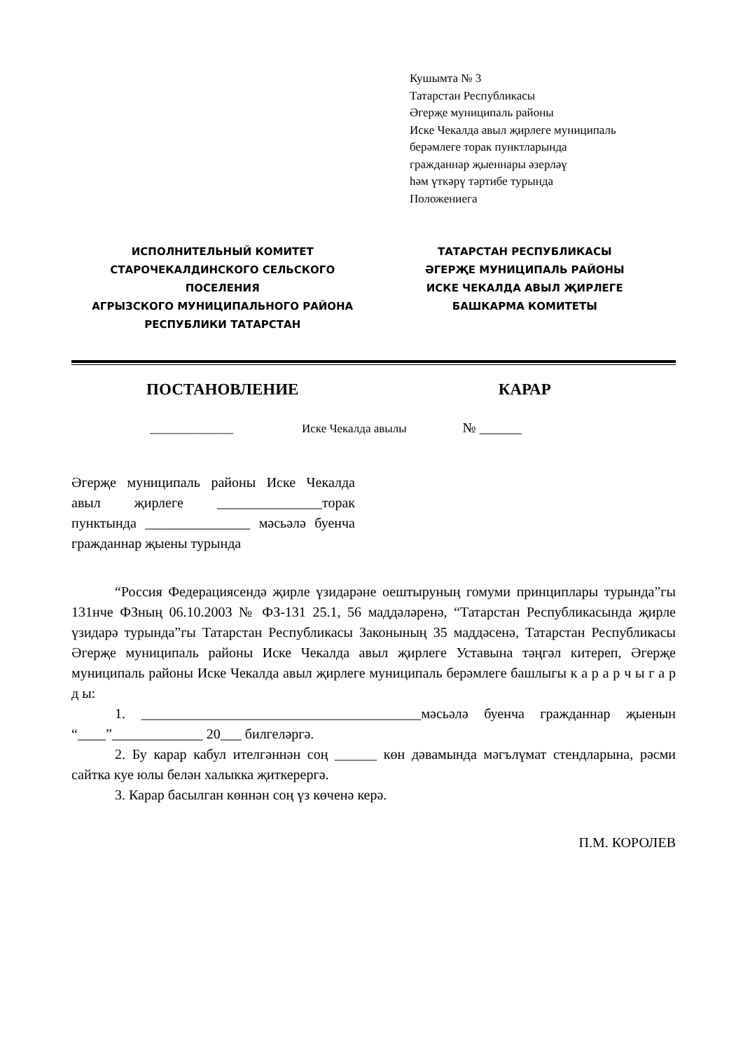Кушымта № 3
Татарстан Республикасы
Әгерҗе муниципаль районы
Иске Чекалда авыл җирлеге муниципаль
берәмлеге торак пунктларында
гражданнар җыеннары әзерләү
һәм үткәрү тәртибе турында
Положениега
ИСПОЛНИТЕЛЬНЫЙ КОМИТЕТ
СТАРОЧЕКАЛДИНСКОГО СЕЛЬСКОГО ПОСЕЛЕНИЯ
АГРЫЗСКОГО МУНИЦИПАЛЬНОГО РАЙОНА
РЕСПУБЛИКИ ТАТАРСТАН
ТАТАРСТАН РЕСПУБЛИКАСЫ
ӘГЕРҖЕ МУНИЦИПАЛЬ РАЙОНЫ
ИСКЕ ЧЕКАЛДА АВЫЛ ҖИРЛЕГЕ
БАШКАРМА КОМИТЕТЫ
ПОСТАНОВЛЕНИЕ КАРАР
______________ Иске Чекалда авылы № ______
Әгерҗе муниципаль районы Иске Чекалда авыл җирлеге _______________торак пунктында _______________ мәсьәлә буенча гражданнар җыены турында
“Россия Федерациясендә җирле үзидарәне оештыруның гомуми принциплары турында”гы 131нче ФЗның 06.10.2003 № ФЗ-131 25.1, 56 маддәләренә, “Татарстан Республикасында җирле үзидарә турында”гы Татарстан Республикасы Законының 35 маддәсенә, Татарстан Республикасы Әгерҗе муниципаль районы Иске Чекалда авыл җирлеге Уставына тәңгәл китереп, Әгерҗе муниципаль районы Иске Чекалда авыл җирлеге муниципаль берәмлеге башлыгы к а р а р ч ы г а р д ы:
1. ________________________________________мәсьәлә буенча гражданнар җыенын “____”_____________ 20___ билгеләргә.
2. Бу карар кабул ителгәннән соң ______ көн дәвамында мәгълүмат стендларына, рәсми сайтка куе юлы белән халыкка җиткерергә.
3. Карар басылган көннән соң үз көченә керә.
П.М. КОРОЛЕВ